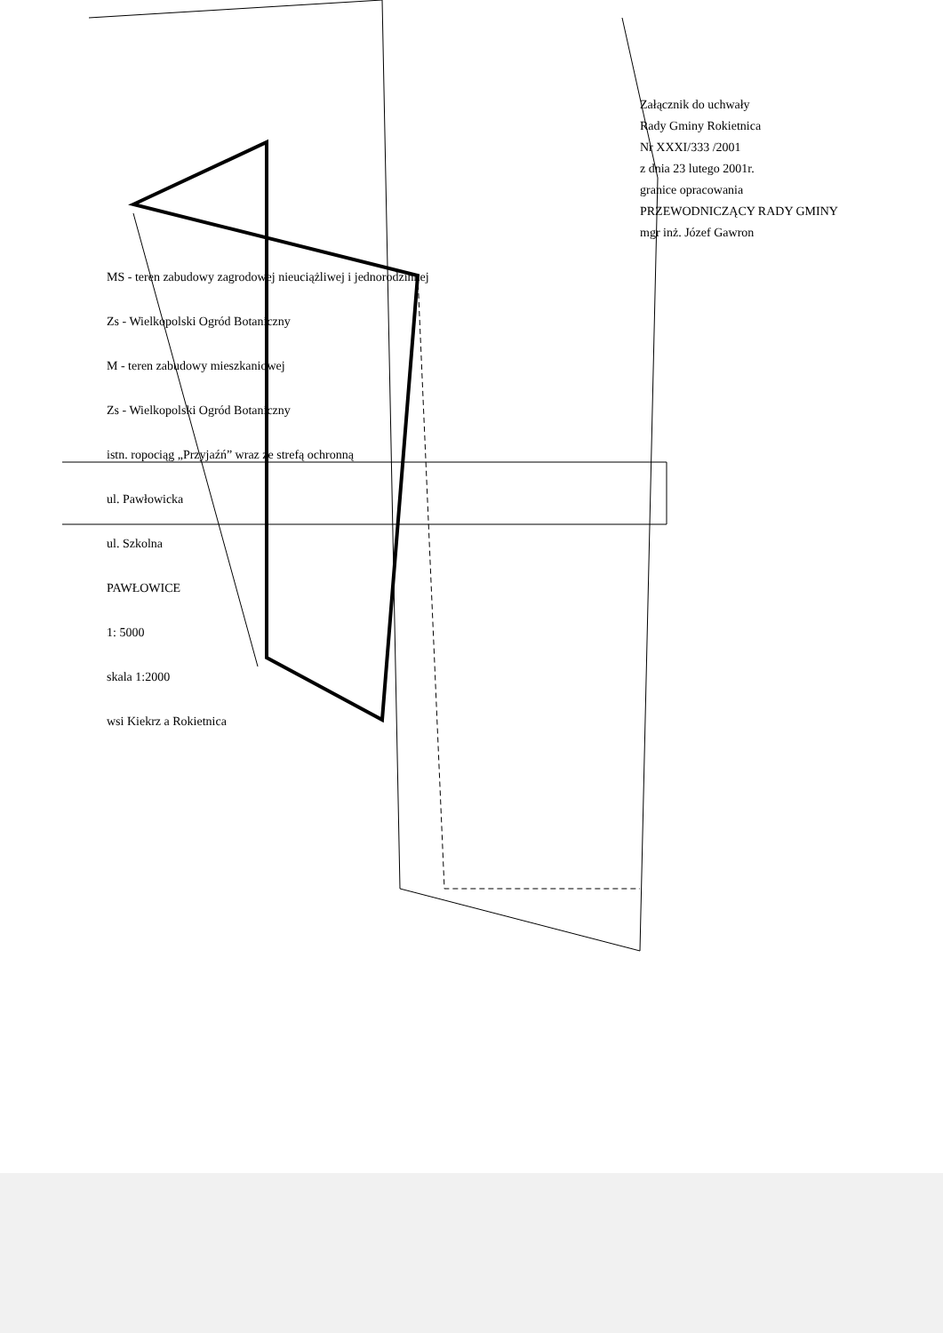Załącznik do uchwały
Rady Gminy Rokietnica
Nr XXXI/333 /2001
z dnia 23 lutego 2001r.
granice opracowania
PRZEWODNICZĄCY RADY GMINY
mgr inż. Józef Gawron
MS - teren zabudowy zagrodowej nieuciążliwej i jednorodzinnej
Zs - Wielkopolski Ogród Botaniczny
M - teren zabudowy mieszkaniowej
Zs - Wielkopolski Ogród Botaniczny
istn. ropociąg „Przyjaźń” wraz ze strefą ochronną
ul. Pawłowicka
ul. Szkolna
PAWŁOWICE
1: 5000
skala 1:2000
wsi Kiekrz a Rokietnica